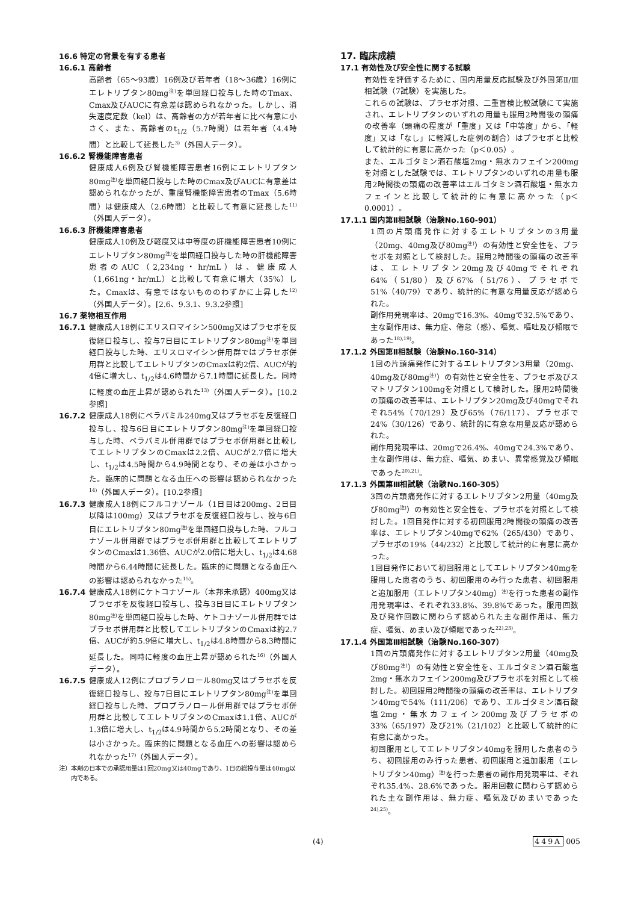16.6 特定の背景を有する患者
16.6.1 高齢者
高齢者（65～93歳）16例及び若年者（18～36歳）16例にエレトリプタン80mg<sup>注)</sup>を単回経口投与した時のTmax、Cmax及びAUCに有意差は認められなかった。しかし、消失速度定数（kel）は、高齢者の方が若年者に比べ有意に小さく、また、高齢者のt<sub>1/2</sub>（5.7時間）は若年者（4.4時間）と比較して延長した<sup>3)</sup>（外国人データ）。
16.6.2 腎機能障害患者
健康成人6例及び腎機能障害患者16例にエレトリプタン80mg<sup>注)</sup>を単回経口投与した時のCmax及びAUCに有意差は認められなかったが、重度腎機能障害患者のTmax（5.6時間）は健康成人（2.6時間）と比較して有意に延長した<sup>11)</sup>（外国人データ）。
16.6.3 肝機能障害患者
健康成人10例及び軽度又は中等度の肝機能障害患者10例にエレトリプタン80mg<sup>注)</sup>を単回経口投与した時の肝機能障害患者のAUC（2,234ng・hr/mL）は、健康成人（1,661ng・hr/mL）と比較して有意に増大（35%）した。Cmaxは、有意ではないもののわずかに上昇した<sup>12)</sup>（外国人データ）。[2.6、9.3.1、9.3.2参照]
16.7 薬物相互作用
16.7.1 健康成人18例にエリスロマイシン500mg又はプラセボを反復経口投与し、投与7日目にエレトリプタン80mg<sup>注)</sup>を単回経口投与した時、エリスロマイシン併用群ではプラセボ併用群と比較してエレトリプタンのCmaxは約2倍、AUCが約4倍に増大し、t<sub>1/2</sub>は4.6時間から7.1時間に延長した。同時に軽度の血圧上昇が認められた<sup>13)</sup>（外国人データ）。[10.2参照]
16.7.2 健康成人18例にベラパミル240mg又はプラセボを反復経口投与し、投与6日目にエレトリプタン80mg<sup>注)</sup>を単回経口投与した時、ベラパミル併用群ではプラセボ併用群と比較してエレトリプタンのCmaxは2.2倍、AUCが2.7倍に増大し、t<sub>1/2</sub>は4.5時間から4.9時間となり、その差は小さかった。臨床的に問題となる血圧への影響は認められなかった<sup>14)</sup>（外国人データ）。[10.2参照]
16.7.3 健康成人18例にフルコナゾール（1日目は200mg、2日目以降は100mg）又はプラセボを反復経口投与し、投与6日目にエレトリプタン80mg<sup>注)</sup>を単回経口投与した時、フルコナゾール併用群ではプラセボ併用群と比較してエレトリプタンのCmaxは1.36倍、AUCが2.0倍に増大し、t<sub>1/2</sub>は4.68時間から6.44時間に延長した。臨床的に問題となる血圧への影響は認められなかった<sup>15)</sup>。
16.7.4 健康成人18例にケトコナゾール（本邦未承認）400mg又はプラセボを反復経口投与し、投与3日目にエレトリプタン80mg<sup>注)</sup>を単回経口投与した時、ケトコナゾール併用群ではプラセボ併用群と比較してエレトリプタンのCmaxは約2.7倍、AUCが約5.9倍に増大し、t<sub>1/2</sub>は4.8時間から8.3時間に延長した。同時に軽度の血圧上昇が認められた<sup>16)</sup>（外国人データ）。
16.7.5 健康成人12例にプロプラノロール80mg又はプラセボを反復経口投与し、投与7日目にエレトリプタン80mg<sup>注)</sup>を単回経口投与した時、プロプラノロール併用群ではプラセボ併用群と比較してエレトリプタンのCmaxは1.1倍、AUCが1.3倍に増大し、t<sub>1/2</sub>は4.9時間から5.2時間となり、その差は小さかった。臨床的に問題となる血圧への影響は認められなかった<sup>17)</sup>（外国人データ）。
注）本剤の日本での承認用量は1回20mg又は40mgであり、1日の総投与量は40mg以内である。
17. 臨床成績
17.1 有効性及び安全性に関する試験
有効性を評価するために、国内用量反応試験及び外国第Ⅱ/Ⅲ相試験（7試験）を実施した。
これらの試験は、プラセボ対照、二重盲検比較試験にて実施され、エレトリプタンのいずれの用量も服用2時間後の頭痛の改善率（頭痛の程度が「重度」又は「中等度」から、「軽度」又は「なし」に軽減した症例の割合）はプラセボと比較して統計的に有意に高かった（p＜0.05）。
また、エルゴタミン酒石酸塩2mg・無水カフェイン200mgを対照とした試験では、エレトリプタンのいずれの用量も服用2時間後の頭痛の改善率はエルゴタミン酒石酸塩・無水カフェインと比較して統計的に有意に高かった（p＜0.0001）。
17.1.1 国内第Ⅱ相試験（治験No.160-901）
1回の片頭痛発作に対するエレトリプタンの3用量（20mg、40mg及び80mg<sup>注)</sup>）の有効性と安全性を、プラセボを対照として検討した。服用2時間後の頭痛の改善率は、エレトリプタン20mg及び40mgでそれぞれ64%（51/80）及び67%（51/76）、プラセボで51%（40/79）であり、統計的に有意な用量反応が認められた。
副作用発現率は、20mgで16.3%、40mgで32.5%であり、主な副作用は、無力症、倦怠（感）、嘔気、嘔吐及び傾眠であった<sup>18),19)</sup>。
17.1.2 外国第Ⅱ相試験（治験No.160-314）
1回の片頭痛発作に対するエレトリプタン3用量（20mg、40mg及び80mg<sup>注)</sup>）の有効性と安全性を、プラセボ及びスマトリプタン100mgを対照として検討した。服用2時間後の頭痛の改善率は、エレトリプタン20mg及び40mgでそれぞれ54%（70/129）及び65%（76/117）、プラセボで24%（30/126）であり、統計的に有意な用量反応が認められた。
副作用発現率は、20mgで26.4%、40mgで24.3%であり、主な副作用は、無力症、嘔気、めまい、異常感覚及び傾眠であった<sup>20),21)</sup>。
17.1.3 外国第Ⅲ相試験（治験No.160-305）
3回の片頭痛発作に対するエレトリプタン2用量（40mg及び80mg<sup>注)</sup>）の有効性と安全性を、プラセボを対照として検討した。1回目発作に対する初回服用2時間後の頭痛の改善率は、エレトリプタン40mgで62%（265/430）であり、プラセボの19%（44/232）と比較して統計的に有意に高かった。
1回目発作において初回服用としてエレトリプタン40mgを服用した患者のうち、初回服用のみ行った患者、初回服用と追加服用（エレトリプタン40mg）<sup>注)</sup>を行った患者の副作用発現率は、それぞれ33.8%、39.8%であった。服用回数及び発作回数に関わらず認められた主な副作用は、無力症、嘔気、めまい及び傾眠であった<sup>22),23)</sup>。
17.1.4 外国第Ⅲ相試験（治験No.160-307）
1回の片頭痛発作に対するエレトリプタン2用量（40mg及び80mg<sup>注)</sup>）の有効性と安全性を、エルゴタミン酒石酸塩2mg・無水カフェイン200mg及びプラセボを対照として検討した。初回服用2時間後の頭痛の改善率は、エレトリプタン40mgで54%（111/206）であり、エルゴタミン酒石酸塩2mg・無水カフェイン200mg及びプラセボの33%（65/197）及び21%（21/102）と比較して統計的に有意に高かった。
初回服用としてエレトリプタン40mgを服用した患者のうち、初回服用のみ行った患者、初回服用と追加服用（エレトリプタン40mg）<sup>注)</sup>を行った患者の副作用発現率は、それぞれ35.4%、28.6%であった。服用回数に関わらず認められた主な副作用は、無力症、嘔気及びめまいであった<sup>24),25)</sup>。
(4) 449A 005